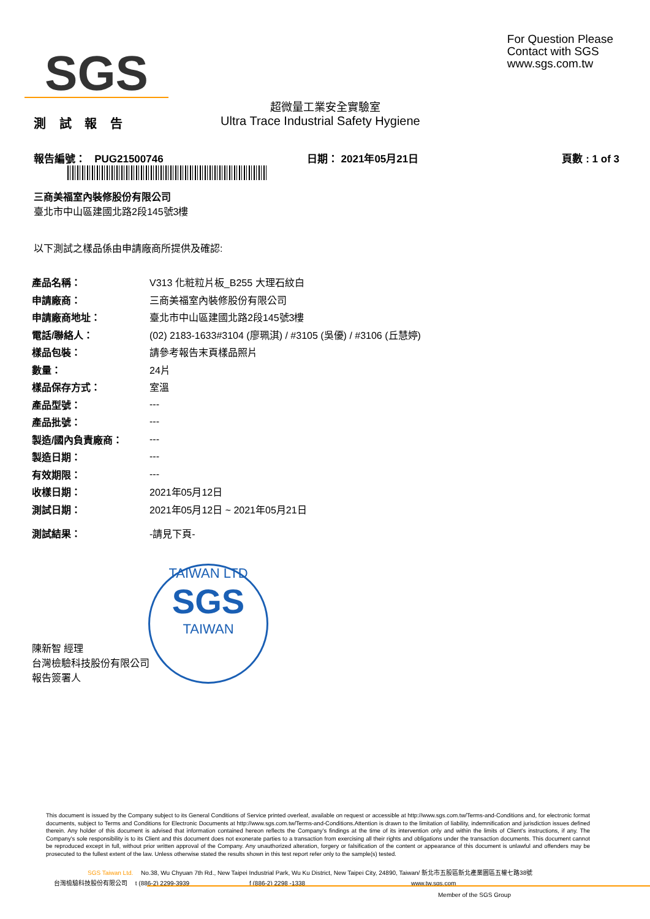SGS
For Question Please
Contact with SGS
www.sgs.com.tw
超微量工業安全實驗室
測 試 報 告 Ultra Trace Industrial Safety Hygiene
報告編號： PUG21500746 日期： 2021年05月21日 頁數 : 1 of 3
三商美福室內裝修股份有限公司
臺北市中山區建國北路2段145號3樓
以下測試之樣品係由申請廠商所提供及確認:
| 產品名稱： | V313 化粧粒片板_B255 大理石紋白 |
| 申請廠商： | 三商美福室內裝修股份有限公司 |
| 申請廠商地址： | 臺北市中山區建國北路2段145號3樓 |
| 電話/聯絡人： | (02) 2183-1633#3104 (廖珮淇) / #3105 (吳優) / #3106 (丘慧婷) |
| 樣品包裝： | 請參考報告末頁樣品照片 |
| 數量： | 24片 |
| 樣品保存方式： | 室溫 |
| 產品型號： | --- |
| 產品批號： | --- |
| 製造/國內負責廠商： | --- |
| 製造日期： | --- |
| 有效期限： | --- |
| 收樣日期： | 2021年05月12日 |
| 測試日期： | 2021年05月12日 ~ 2021年05月21日 |
| 測試結果： | -請見下頁- |
TAIWAN LTD
SGS
TAIWAN
陳新智 經理
台灣檢驗科技股份有限公司
報告簽署人
This document is issued by the Company subject to its General Conditions of Service printed overleaf, available on request or accessible at http://www.sgs.com.tw/Terms-and-Conditions and, for electronic format documents, subject to Terms and Conditions for Electronic Documents at http://www.sgs.com.tw/Terms-and-Conditions.Attention is drawn to the limitation of liability, indemnification and jurisdiction issues defined therein. Any holder of this document is advised that information contained hereon reflects the Company's findings at the time of its intervention only and within the limits of Client's instructions, if any. The Company's sole responsibility is to its Client and this document does not exonerate parties to a transaction from exercising all their rights and obligations under the transaction documents. This document cannot be reproduced except in full, without prior written approval of the Company. Any unauthorized alteration, forgery or falsification of the content or appearance of this document is unlawful and offenders may be prosecuted to the fullest extent of the law. Unless otherwise stated the results shown in this test report refer only to the sample(s) tested.
SGS Taiwan Ltd. No.38, Wu Chyuan 7th Rd., New Taipei Industrial Park, Wu Ku District, New Taipei City, 24890, Taiwan/ 新北市五股區新北產業園區五權七路38號
台灣檢驗科技股份有限公司 t (886-2) 2299-3939 f (886-2) 2298 -1338 www.tw.sgs.com
Member of the SGS Group